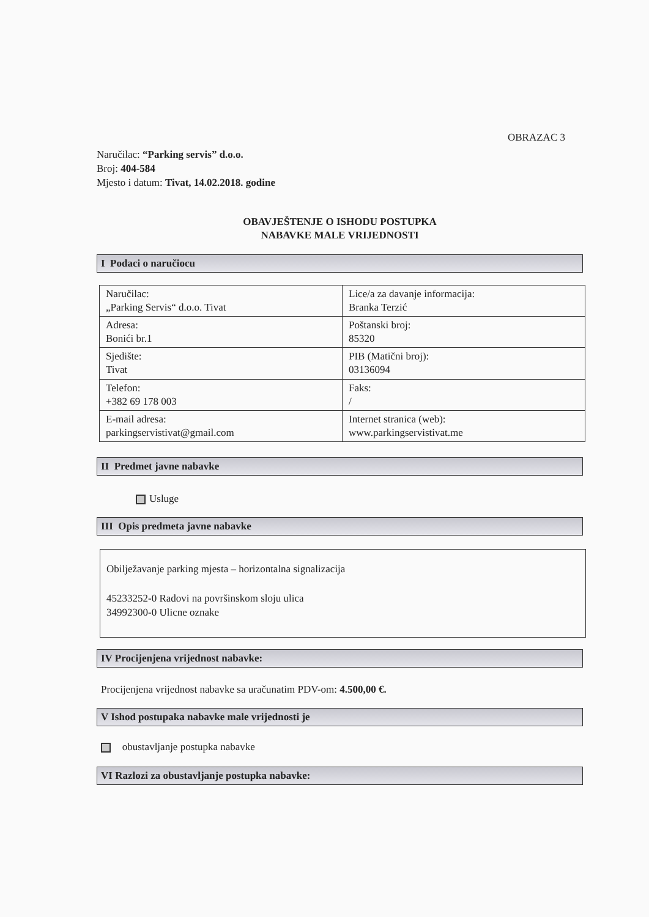OBRAZAC 3
Naručilac: “Parking servis” d.o.o.
Broj: 404-584
Mjesto i datum: Tivat, 14.02.2018. godine
OBAVJEŠTENJE O ISHODU POSTUPKA
NABAVKE MALE VRIJEDNOSTI
I Podaci o naručiocu
| Naručilac: „Parking Servis“ d.o.o. Tivat | Lice/a za davanje informacija: Branka Terzić |
| Adresa: Bonići br.1 | Poštanski broj: 85320 |
| Sjedište: Tivat | PIB (Matični broj): 03136094 |
| Telefon: +382 69 178 003 | Faks: / |
| E-mail adresa: parkingservistivat@gmail.com | Internet stranica (web): www.parkingservistivat.me |
II Predmet javne nabavke
Usluge
III Opis predmeta javne nabavke
Obilježavanje parking mjesta – horizontalna signalizacija
45233252-0 Radovi na površinskom sloju ulica
34992300-0 Ulicne oznake
IV Procijenjena vrijednost nabavke:
Procijenjena vrijednost nabavke sa uračunatim PDV-om: 4.500,00 €.
V Ishod postupaka nabavke male vrijednosti je
obustavljanje postupka nabavke
VI Razlozi za obustavljanje postupka nabavke: